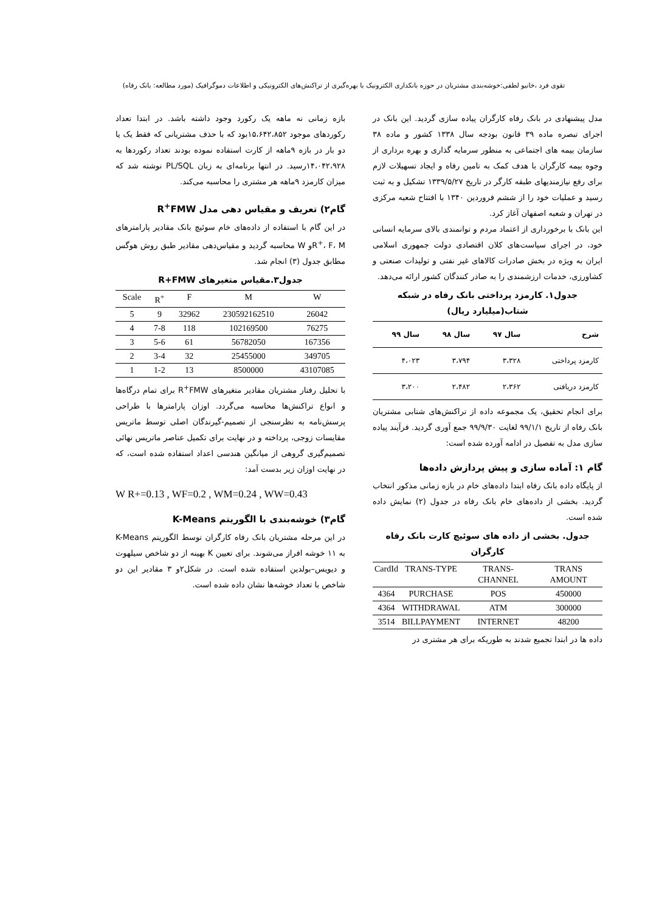تقوی فرد ،خانیو لطفی:خوشه‌بندی مشتریان در حوزه بانکداری الکترونیک با بهره‌گیری از تراکنش‌های الکترونیکی و اطلاعات دموگرافیک (مورد مطالعه: بانک رفاه)
مدل پیشنهادی در بانک رفاه کارگران پیاده سازی گردید. این بانک در اجرای تبصره ماده ۳۹ قانون بودجه سال ۱۳۳۸ کشور و ماده ۳۸ سازمان بیمه های اجتماعی به منظور سرمایه گذاری و بهره برداری از وجوه بیمه کارگران با هدف کمک به تامین رفاه و ایجاد تسهیلات لازم برای رفع نیازمندیهای طبقه کارگر در تاریخ ۱۳۳۹/۵/۲۷ تشکیل و به ثبت رسید و عملیات خود را از ششم فروردین ۱۳۴۰ با افتتاح شعبه مرکزی در تهران و شعبه اصفهان آغاز کرد.
این بانک با برخورداری از اعتماد مردم و توانمندی بالای سرمایه انسانی خود، در اجرای سیاست‌های کلان اقتصادی دولت جمهوری اسلامی ایران به ویژه در بخش صادرات کالاهای غیر نفتی و تولیدات صنعتی و کشاورزی، خدمات ارزشمندی را به صادر کنندگان کشور ارائه می‌دهد.
جدول۱. کارمزد پرداختی بانک رفاه در شبکه شتاب(میلیارد ریال)
| شرح | سال ۹۷ | سال ۹۸ | سال ۹۹ |
| --- | --- | --- | --- |
| کارمزد پرداختی | ۳،۳۲۸ | ۳،۷۹۴ | ۴،۰۲۳ |
| کارمزد دریافتی | ۲،۳۶۲ | ۲،۴۸۲ | ۳،۲۰۰ |
برای انجام تحقیق، یک مجموعه داده از تراکنش‌های شتابی مشتریان بانک رفاه از تاریخ ۹۹/۱/۱ لغایت ۹۹/۹/۳۰ جمع آوری گردید. فرآیند پیاده سازی مدل به تفصیل در ادامه آورده شده است:
گام ۱: آماده سازی و پیش پردازش داده‌ها
از پایگاه داده بانک رفاه ابتدا داده‌های خام در بازه زمانی مذکور انتخاب گردید. بخشی از داده‌های خام بانک رفاه در جدول (۲) نمایش داده شده است.
جدول. بخشی از داده های سوئیچ کارت بانک رفاه کارگران
| CardId | TRANS-TYPE | TRANS-CHANNEL | TRANS AMOUNT |
| --- | --- | --- | --- |
| 4364 | PURCHASE | POS | 450000 |
| 4364 | WITHDRAWAL | ATM | 300000 |
| 3514 | BILLPAYMENT | INTERNET | 48200 |
داده ها در ابتدا تجمیع شدند به طوریکه برای هر مشتری در
بازه زمانی نه ماهه یک رکورد وجود داشته باشد. در ابتدا تعداد رکوردهای موجود ۱۵،۶۴۲،۸۵۲بود که با حذف مشتریانی که فقط یک یا دو بار در بازه ۹ماهه از کارت استفاده نموده بودند تعداد رکوردها به ۱۴،۰۴۲،۹۲۸رسید. در انتها برنامه‌ای به زبان PL/SQL نوشته شد که میزان کارمزد ۹ماهه هر مشتری را محاسبه می‌کند.
گام۲) تعریف و مقیاس دهی مدل R<sup>+</sup>FMW
در این گام با استفاده از داده‌های خام سوئیچ بانک مقادیر پارامترهای R<sup>+</sup>، F، Mو W محاسبه گردید و مقیاس‌دهی مقادیر طبق روش هوگس مطابق جدول (۳) انجام شد.
جدول۳.مقیاس متغیرهای R+FMW
| Scale | R<sup>+</sup> | F | M | W |
| --- | --- | --- | --- | --- |
| 5 | 9 | 32962 | 230592162510 | 26042 |
| 4 | 7-8 | 118 | 102169500 | 76275 |
| 3 | 5-6 | 61 | 56782050 | 167356 |
| 2 | 3-4 | 32 | 25455000 | 349705 |
| 1 | 1-2 | 13 | 8500000 | 43107085 |
با تحلیل رفتار مشتریان مقادیر متغیرهای R<sup>+</sup>FMW برای تمام درگاه‌ها و انواع تراکنش‌ها محاسبه می‌گردد. اوزان پارامترها با طراحی پرسش‌نامه به نظرسنجی از تصمیم-گیرندگان اصلی توسط ماتریس مقایسات زوجی، پرداخته و در نهایت برای تکمیل عناصر ماتریس نهائی تصمیم‌گیری گروهی از میانگین هندسی اعداد استفاده شده است، که در نهایت اوزان زیر بدست آمد:
W R+=0.13 , WF=0.2 , WM=0.24 , WW=0.43
گام۳) خوشه‌بندی با الگوریتم K-Means
در این مرحله مشتریان بانک رفاه کارگران توسط الگوریتم K-Means به ۱۱ خوشه افراز می‌شوند. برای تعیین K بهینه از دو شاخص سیلهوت و دیویس–بولدین استفاده شده است. در شکل۲و ۳ مقادیر این دو شاخص با تعداد خوشه‌ها نشان داده شده است.